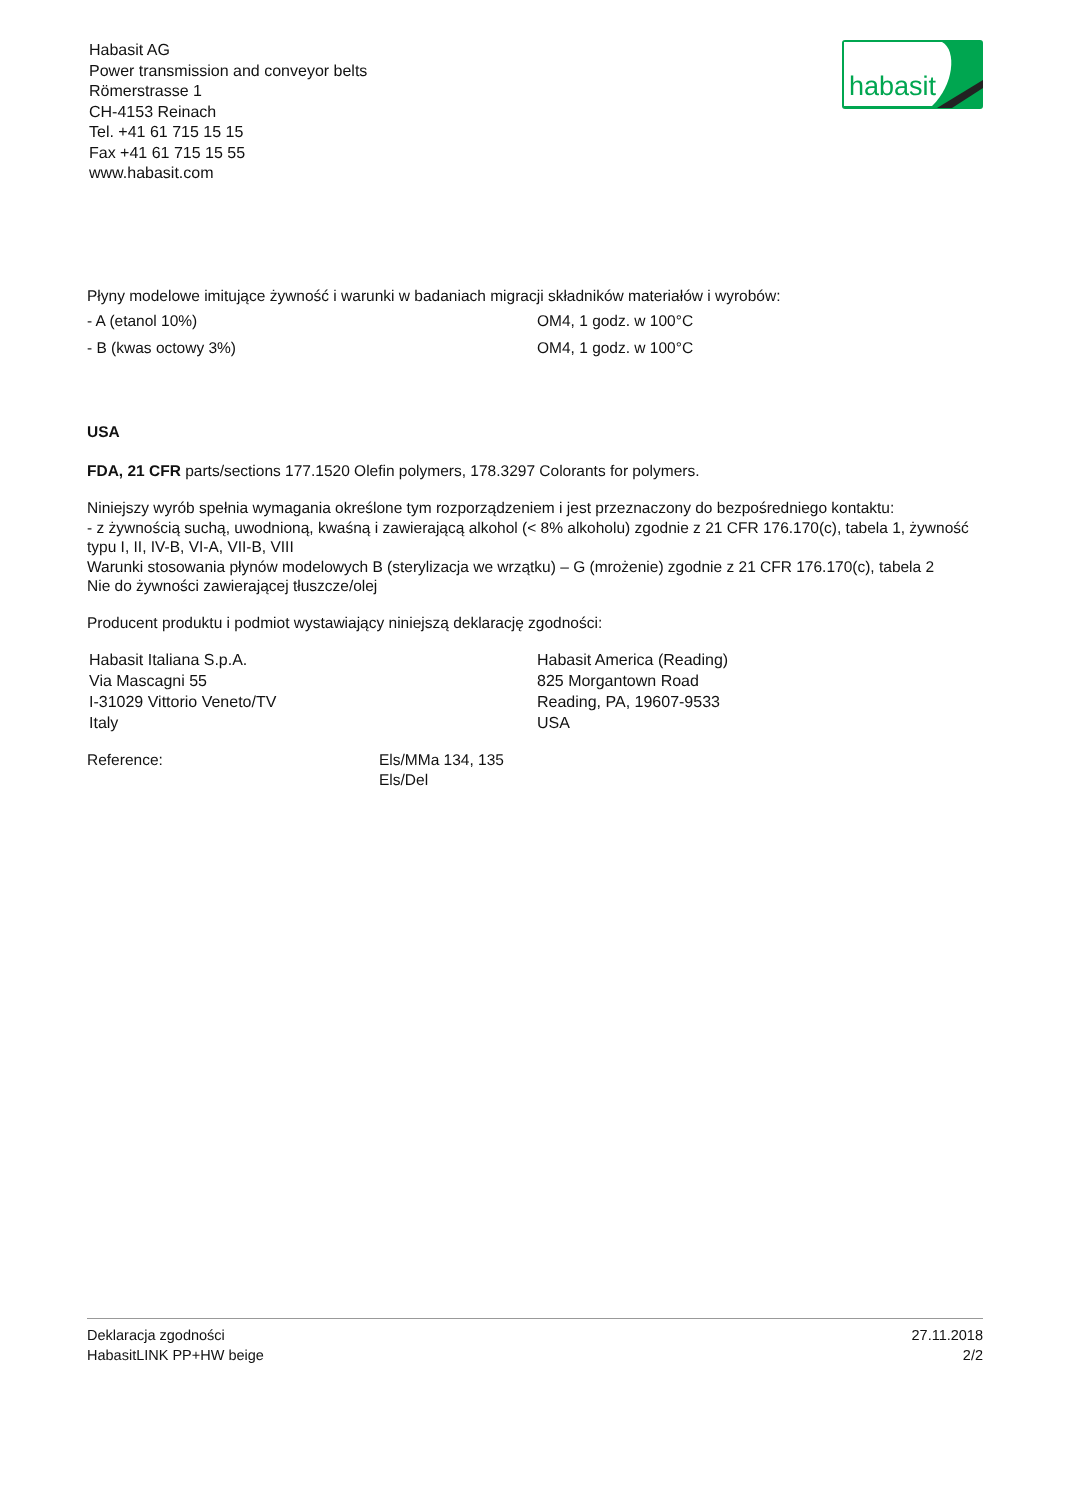Habasit AG
Power transmission and conveyor belts
Römerstrasse 1
CH-4153 Reinach
Tel. +41 61 715 15 15
Fax +41 61 715 15 55
www.habasit.com
habasit
Płyny modelowe imitujące żywność i warunki w badaniach migracji składników materiałów i wyrobów:
- A (etanol 10%) OM4, 1 godz. w 100°C
- B (kwas octowy 3%) OM4, 1 godz. w 100°C
USA
FDA, 21 CFR parts/sections 177.1520 Olefin polymers, 178.3297 Colorants for polymers.
Niniejszy wyrób spełnia wymagania określone tym rozporządzeniem i jest przeznaczony do bezpośredniego kontaktu:
- z żywnością suchą, uwodnioną, kwaśną i zawierającą alkohol (< 8% alkoholu) zgodnie z 21 CFR 176.170(c), tabela 1, żywność typu I, II, IV-B, VI-A, VII-B, VIII
Warunki stosowania płynów modelowych B (sterylizacja we wrzątku) – G (mrożenie) zgodnie z 21 CFR 176.170(c), tabela 2
Nie do żywności zawierającej tłuszcze/olej
Producent produktu i podmiot wystawiający niniejszą deklarację zgodności:
Habasit Italiana S.p.A.
Via Mascagni 55
I-31029 Vittorio Veneto/TV
Italy
Habasit America (Reading)
825 Morgantown Road
Reading, PA, 19607-9533
USA
Reference: Els/MMa 134, 135
Els/Del
Deklaracja zgodności
HabasitLINK PP+HW beige
27.11.2018
2/2